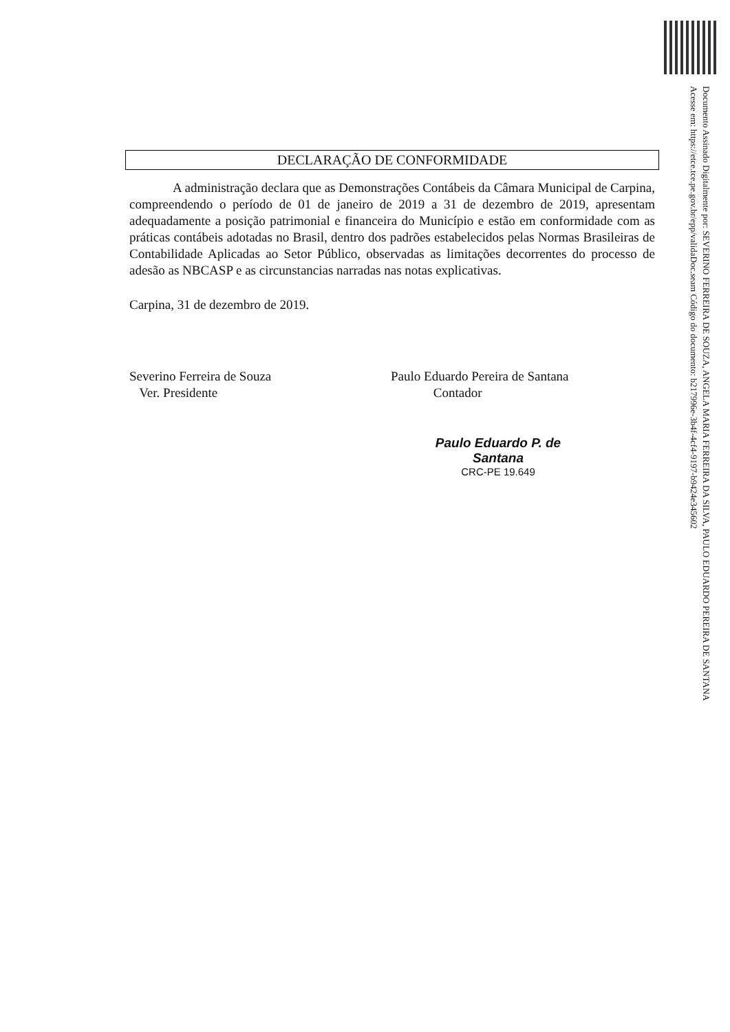Documento Assinado Digitalmente por: SEVERINO FERREIRA DE SOUZA, ANGELA MARIA FERREIRA DA SILVA, PAULO EDUARDO PEREIRA DE SANTANA
Acesse em: https://etce.tce.pe.gov.br/epp/validaDoc.seam Código do documento: b217996e-3b4f-4cf4-9197-b9424e345602
DECLARAÇÃO DE CONFORMIDADE
A administração declara que as Demonstrações Contábeis da Câmara Municipal de Carpina, compreendendo o período de 01 de janeiro de 2019 a 31 de dezembro de 2019, apresentam adequadamente a posição patrimonial e financeira do Município e estão em conformidade com as práticas contábeis adotadas no Brasil, dentro dos padrões estabelecidos pelas Normas Brasileiras de Contabilidade Aplicadas ao Setor Público, observadas as limitações decorrentes do processo de adesão as NBCASP e as circunstancias narradas nas notas explicativas.
Carpina, 31 de dezembro de 2019.
Severino Ferreira de Souza
Ver. Presidente
Paulo Eduardo Pereira de Santana
Contador
Paulo Eduardo P. de Santana
CRC-PE 19.649